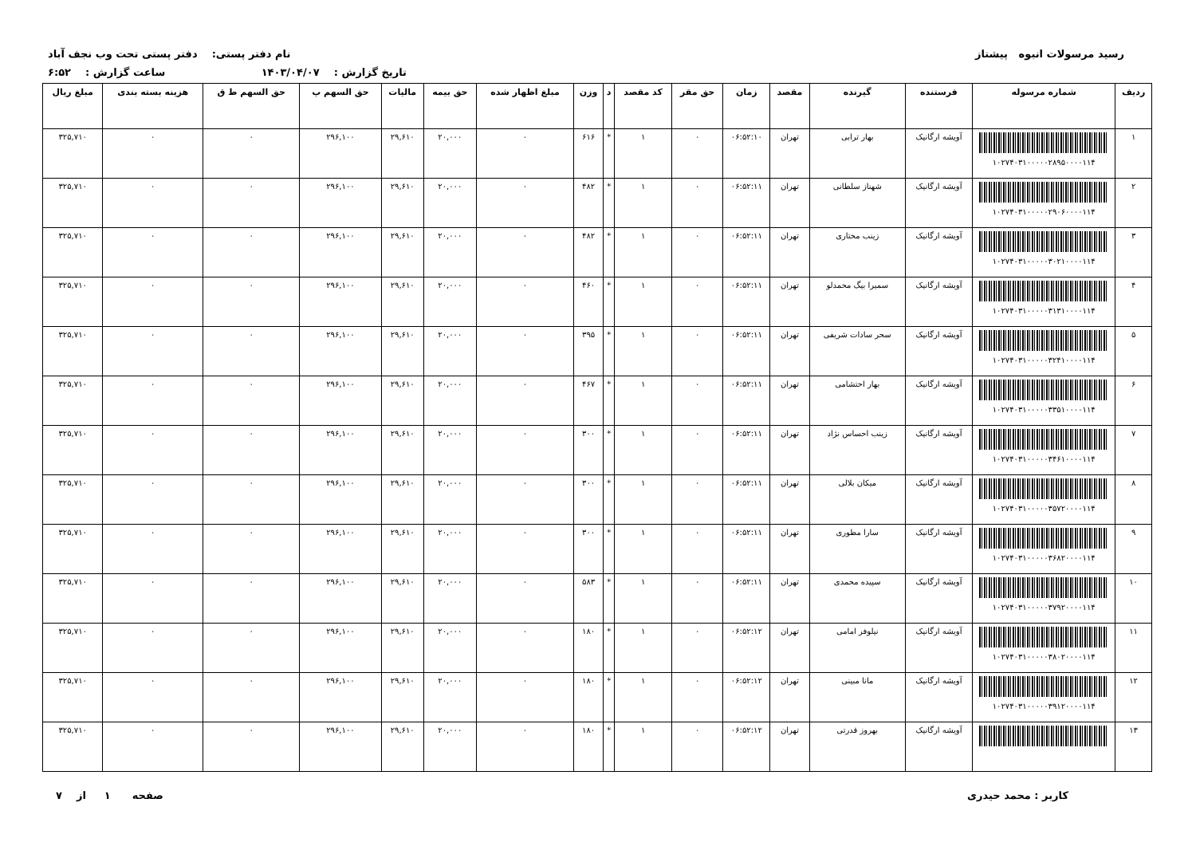رسید مرسولات انبوه پیشتاز نام دفتر پستی: دفتر پستی تحت وب نجف آباد
تاریخ گزارش : ۱۴۰۳/۰۴/۰۷ ساعت گزارش : ۶:۵۲
| ردیف | شماره مرسوله | فرستنده | گیرنده | مقصد | زمان | حق مقر | کد مقصد | د | وزن | مبلغ اظهار شده | حق بیمه | مالیات | حق السهم پ | حق السهم ط ق | هزینه بسته بندی | مبلغ ریال |
| --- | --- | --- | --- | --- | --- | --- | --- | --- | --- | --- | --- | --- | --- | --- | --- | --- |
| ۱ | ۱۰۲۷۴۰۳۱۰۰۰۰۰۲۸۹۵۰۰۰۰۱۱۴ | آویشه ارگانیک | بهار ترابی | تهران | ۰۶:۵۲:۱۰ | ۰ | ۱ | * | ۶۱۶ | ۰ | ۲۰,۰۰۰ | ۲۹,۶۱۰ | ۲۹۶,۱۰۰ | ۰ | ۰ | ۳۲۵,۷۱۰ |
| ۲ | ۱۰۲۷۴۰۳۱۰۰۰۰۰۲۹۰۶۰۰۰۰۱۱۴ | آویشه ارگانیک | شهناز سلطانی | تهران | ۰۶:۵۲:۱۱ | ۰ | ۱ | * | ۴۸۲ | ۰ | ۲۰,۰۰۰ | ۲۹,۶۱۰ | ۲۹۶,۱۰۰ | ۰ | ۰ | ۳۲۵,۷۱۰ |
| ۳ | ۱۰۲۷۴۰۳۱۰۰۰۰۰۳۰۲۱۰۰۰۰۱۱۴ | آویشه ارگانیک | زینب مختاری | تهران | ۰۶:۵۲:۱۱ | ۰ | ۱ | * | ۴۸۲ | ۰ | ۲۰,۰۰۰ | ۲۹,۶۱۰ | ۲۹۶,۱۰۰ | ۰ | ۰ | ۳۲۵,۷۱۰ |
| ۴ | ۱۰۲۷۴۰۳۱۰۰۰۰۰۳۱۳۱۰۰۰۰۱۱۴ | آویشه ارگانیک | سمیرا بیگ محمدلو | تهران | ۰۶:۵۲:۱۱ | ۰ | ۱ | * | ۴۶۰ | ۰ | ۲۰,۰۰۰ | ۲۹,۶۱۰ | ۲۹۶,۱۰۰ | ۰ | ۰ | ۳۲۵,۷۱۰ |
| ۵ | ۱۰۲۷۴۰۳۱۰۰۰۰۰۳۲۴۱۰۰۰۰۱۱۴ | آویشه ارگانیک | سحر سادات شریفی | تهران | ۰۶:۵۲:۱۱ | ۰ | ۱ | * | ۳۹۵ | ۰ | ۲۰,۰۰۰ | ۲۹,۶۱۰ | ۲۹۶,۱۰۰ | ۰ | ۰ | ۳۲۵,۷۱۰ |
| ۶ | ۱۰۲۷۴۰۳۱۰۰۰۰۰۳۳۵۱۰۰۰۰۱۱۴ | آویشه ارگانیک | بهار احتشامی | تهران | ۰۶:۵۲:۱۱ | ۰ | ۱ | * | ۴۶۷ | ۰ | ۲۰,۰۰۰ | ۲۹,۶۱۰ | ۲۹۶,۱۰۰ | ۰ | ۰ | ۳۲۵,۷۱۰ |
| ۷ | ۱۰۲۷۴۰۳۱۰۰۰۰۰۳۴۶۱۰۰۰۰۱۱۴ | آویشه ارگانیک | زینب احساس نژاد | تهران | ۰۶:۵۲:۱۱ | ۰ | ۱ | * | ۳۰۰ | ۰ | ۲۰,۰۰۰ | ۲۹,۶۱۰ | ۲۹۶,۱۰۰ | ۰ | ۰ | ۳۲۵,۷۱۰ |
| ۸ | ۱۰۲۷۴۰۳۱۰۰۰۰۰۳۵۷۲۰۰۰۰۱۱۴ | آویشه ارگانیک | میکان بلالی | تهران | ۰۶:۵۲:۱۱ | ۰ | ۱ | * | ۳۰۰ | ۰ | ۲۰,۰۰۰ | ۲۹,۶۱۰ | ۲۹۶,۱۰۰ | ۰ | ۰ | ۳۲۵,۷۱۰ |
| ۹ | ۱۰۲۷۴۰۳۱۰۰۰۰۰۳۶۸۲۰۰۰۰۱۱۴ | آویشه ارگانیک | سارا مطوری | تهران | ۰۶:۵۲:۱۱ | ۰ | ۱ | * | ۳۰۰ | ۰ | ۲۰,۰۰۰ | ۲۹,۶۱۰ | ۲۹۶,۱۰۰ | ۰ | ۰ | ۳۲۵,۷۱۰ |
| ۱۰ | ۱۰۲۷۴۰۳۱۰۰۰۰۰۳۷۹۲۰۰۰۰۱۱۴ | آویشه ارگانیک | سپیده محمدی | تهران | ۰۶:۵۲:۱۱ | ۰ | ۱ | * | ۵۸۳ | ۰ | ۲۰,۰۰۰ | ۲۹,۶۱۰ | ۲۹۶,۱۰۰ | ۰ | ۰ | ۳۲۵,۷۱۰ |
| ۱۱ | ۱۰۲۷۴۰۳۱۰۰۰۰۰۳۸۰۲۰۰۰۰۱۱۴ | آویشه ارگانیک | نیلوفر امامی | تهران | ۰۶:۵۲:۱۲ | ۰ | ۱ | * | ۱۸۰ | ۰ | ۲۰,۰۰۰ | ۲۹,۶۱۰ | ۲۹۶,۱۰۰ | ۰ | ۰ | ۳۲۵,۷۱۰ |
| ۱۲ | ۱۰۲۷۴۰۳۱۰۰۰۰۰۳۹۱۲۰۰۰۰۱۱۴ | آویشه ارگانیک | مانا مبینی | تهران | ۰۶:۵۲:۱۲ | ۰ | ۱ | * | ۱۸۰ | ۰ | ۲۰,۰۰۰ | ۲۹,۶۱۰ | ۲۹۶,۱۰۰ | ۰ | ۰ | ۳۲۵,۷۱۰ |
| ۱۳ | | آویشه ارگانیک | بهروز قدرتی | تهران | ۰۶:۵۲:۱۲ | ۰ | ۱ | * | ۱۸۰ | ۰ | ۲۰,۰۰۰ | ۲۹,۶۱۰ | ۲۹۶,۱۰۰ | ۰ | ۰ | ۳۲۵,۷۱۰ |
کاربر : محمد حیدری صفحه ۱ از ۷